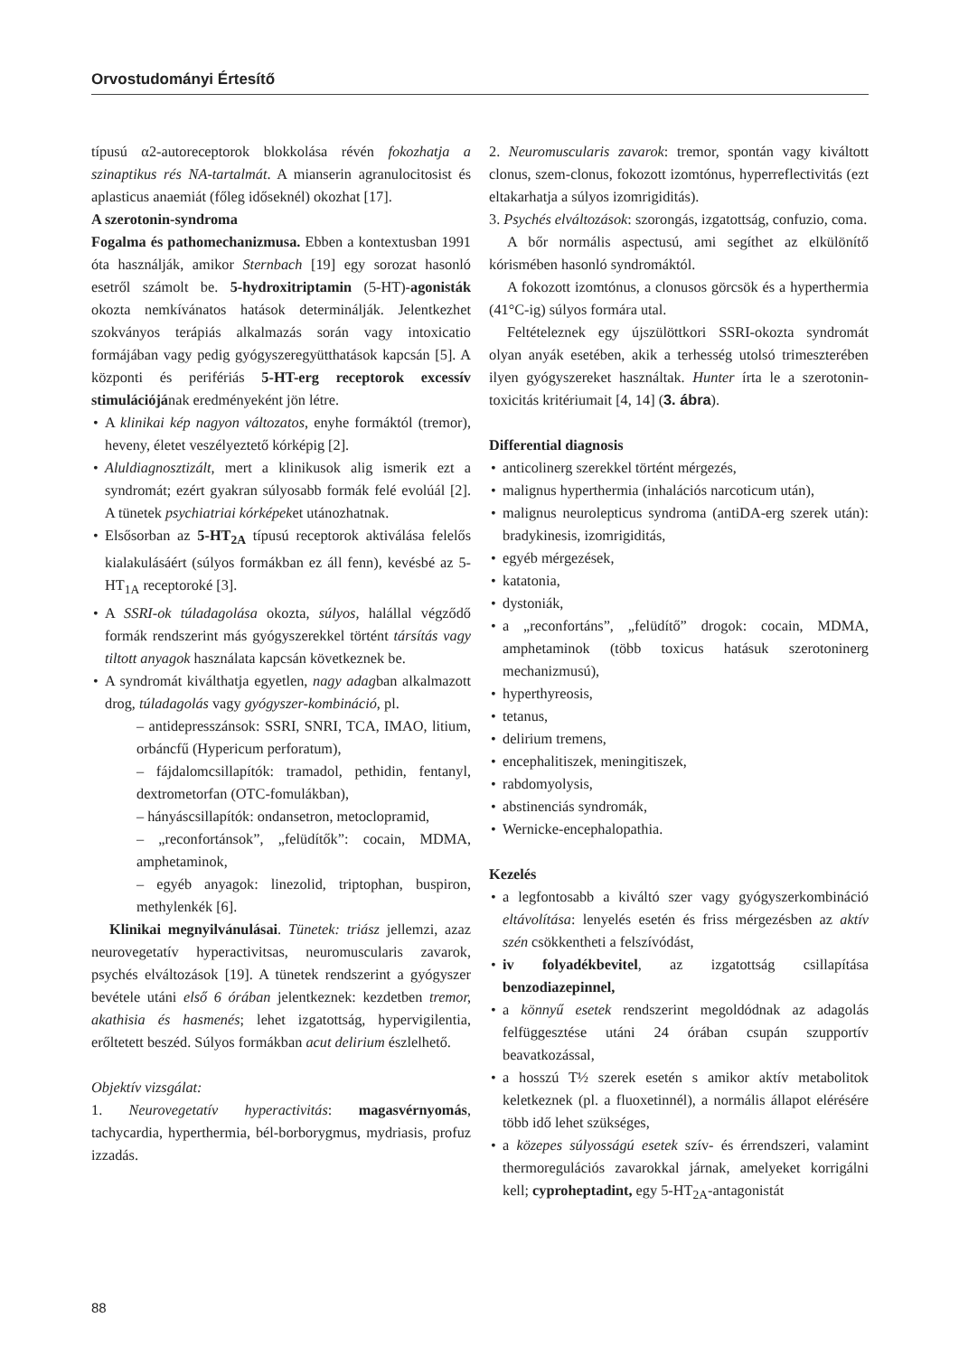Orvostudományi Értesítő
típusú α2-autoreceptorok blokkolása révén fokozhatja a szinaptikus rés NA-tartalmát. A mianserin agranulocitosist és aplasticus anaemiát (főleg időseknél) okozhat [17].
A szerotonin-syndroma
Fogalma és pathomechanizmusa. Ebben a kontextusban 1991 óta használják, amikor Sternbach [19] egy sorozat hasonló esetről számolt be. 5-hydroxitriptamin (5-HT)-agonisták okozta nemkívánatos hatások determinálják. Jelentkezhet szokványos terápiás alkalmazás során vagy intoxicatio formájában vagy pedig gyógyszeregyütthatások kapcsán [5]. A központi és perifériás 5-HT-erg receptorok excessív stimulációjának eredményeként jön létre.
A klinikai kép nagyon változatos, enyhe formáktól (tremor), heveny, életet veszélyeztető kórképig [2].
Aluldiagnosztizált, mert a klinikusok alig ismerik ezt a syndromát; ezért gyakran súlyosabb formák felé evolúál [2]. A tünetek psychiatriai kórképeket utánozhatnak.
Elsősorban az 5-HT<sub>2A</sub> típusú receptorok aktiválása felelős kialakulásáért (súlyos formákban ez áll fenn), kevésbé az 5-HT<sub>1A</sub> receptoroké [3].
A SSRI-ok túladagolása okozta, súlyos, halállal végződő formák rendszerint más gyógyszerekkel történt társítás vagy tiltott anyagok használata kapcsán következnek be.
A syndromát kiválthatja egyetlen, nagy adagban alkalmazott drog, túladagolás vagy gyógyszer-kombináció, pl.
– antidepresszánsok: SSRI, SNRI, TCA, IMAO, litium, orbáncfű (Hypericum perforatum),
– fájdalomcsillapítók: tramadol, pethidin, fentanyl, dextrometorfan (OTC-fomulákban),
– hányáscsillapítók: ondansetron, metoclopramid,
– „reconfortánsok”, „felüdítők”: cocain, MDMA, amphetaminok,
– egyéb anyagok: linezolid, triptophan, buspiron, methylenkék [6].
Klinikai megnyilvánulásai. Tünetek: triász jellemzi, azaz neurovegetatív hyperactivitsas, neuromuscularis zavarok, psychés elváltozások [19]. A tünetek rendszerint a gyógyszer bevétele utáni első 6 órában jelentkeznek: kezdetben tremor, akathisia és hasmenés; lehet izgatottság, hypervigilentia, erőltetett beszéd. Súlyos formákban acut delirium észlelhető.
Objektív vizsgálat:
1. Neurovegetatív hyperactivitás: magasvérnyomás, tachycardia, hyperthermia, bél-borborygmus, mydriasis, profuz izzadás.
2. Neuromuscularis zavarok: tremor, spontán vagy kiváltott clonus, szem-clonus, fokozott izomtónus, hyperreflectivitás (ezt eltakarhatja a súlyos izomrigiditás).
3. Psychés elváltozások: szorongás, izgatottság, confuzio, coma.
A bőr normális aspectusú, ami segíthet az elkülönítő kórismében hasonló syndromáktól.
A fokozott izomtónus, a clonusos görcsök és a hyperthermia (41°C-ig) súlyos formára utal.
Feltételeznek egy újszülöttkori SSRI-okozta syndromát olyan anyák esetében, akik a terhesség utolsó trimeszterében ilyen gyógyszereket használtak. Hunter írta le a szerotonin-toxicitás kritériumait [4, 14] (3. ábra).
Differential diagnosis
anticolinerg szerekkel történt mérgezés,
malignus hyperthermia (inhalációs narcoticum után),
malignus neurolepticus syndroma (antiDA-erg szerek után): bradykinesis, izomrigiditás,
egyéb mérgezések,
katatonia,
dystoniák,
a „reconfortáns”, „felüdítő” drogok: cocain, MDMA, amphetaminok (több toxicus hatásuk szerotoninerg mechanizmusú),
hyperthyreosis,
tetanus,
delirium tremens,
encephalitiszek, meningitiszek,
rabdomyolysis,
abstinenciás syndromák,
Wernicke-encephalopathia.
Kezelés
a legfontosabb a kiváltó szer vagy gyógyszerkombináció eltávolítása: lenyelés esetén és friss mérgezésben az aktív szén csökkentheti a felszívódást,
iv folyadékbevitel, az izgatottság csillapítása benzodiazepinnel,
a könnyű esetek rendszerint megoldódnak az adagolás felfüggesztése utáni 24 órában csupán szupportív beavatkozással,
a hosszú T½ szerek esetén s amikor aktív metabolitok keletkeznek (pl. a fluoxetinnél), a normális állapot elérésére több idő lehet szükséges,
a közepes súlyosságú esetek szív- és érrendszeri, valamint thermoregulációs zavarokkal járnak, amelyeket korrigálni kell; cyproheptadint, egy 5-HT<sub>2A</sub>-antagonistát
88